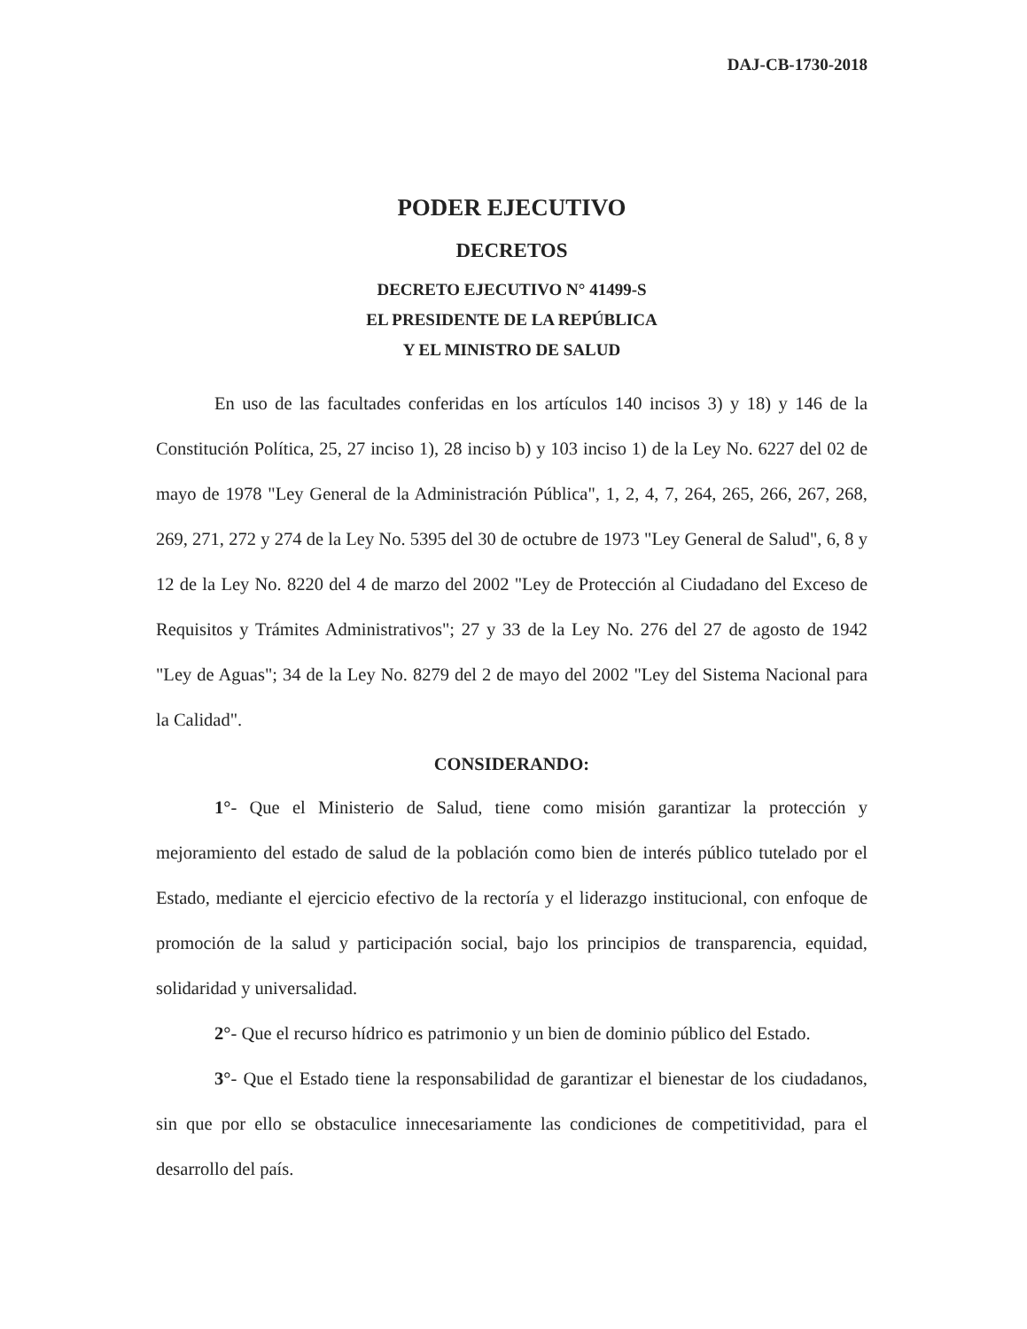DAJ-CB-1730-2018
PODER EJECUTIVO
DECRETOS
DECRETO EJECUTIVO N° 41499-S
EL PRESIDENTE DE LA REPÚBLICA
Y EL MINISTRO DE SALUD
En uso de las facultades conferidas en los artículos 140 incisos 3) y 18) y 146 de la Constitución Política, 25, 27 inciso 1), 28 inciso b) y 103 inciso 1) de la Ley No. 6227 del 02 de mayo de 1978 "Ley General de la Administración Pública", 1, 2, 4, 7, 264, 265, 266, 267, 268, 269, 271, 272 y 274 de la Ley No. 5395 del 30 de octubre de 1973 "Ley General de Salud", 6, 8 y 12 de la Ley No. 8220 del 4 de marzo del 2002 "Ley de Protección al Ciudadano del Exceso de Requisitos y Trámites Administrativos"; 27 y 33 de la Ley No. 276 del 27 de agosto de 1942 "Ley de Aguas"; 34 de la Ley No. 8279 del 2 de mayo del 2002 "Ley del Sistema Nacional para la Calidad".
CONSIDERANDO:
1°- Que el Ministerio de Salud, tiene como misión garantizar la protección y mejoramiento del estado de salud de la población como bien de interés público tutelado por el Estado, mediante el ejercicio efectivo de la rectoría y el liderazgo institucional, con enfoque de promoción de la salud y participación social, bajo los principios de transparencia, equidad, solidaridad y universalidad.
2°- Que el recurso hídrico es patrimonio y un bien de dominio público del Estado.
3°- Que el Estado tiene la responsabilidad de garantizar el bienestar de los ciudadanos, sin que por ello se obstaculice innecesariamente las condiciones de competitividad, para el desarrollo del país.